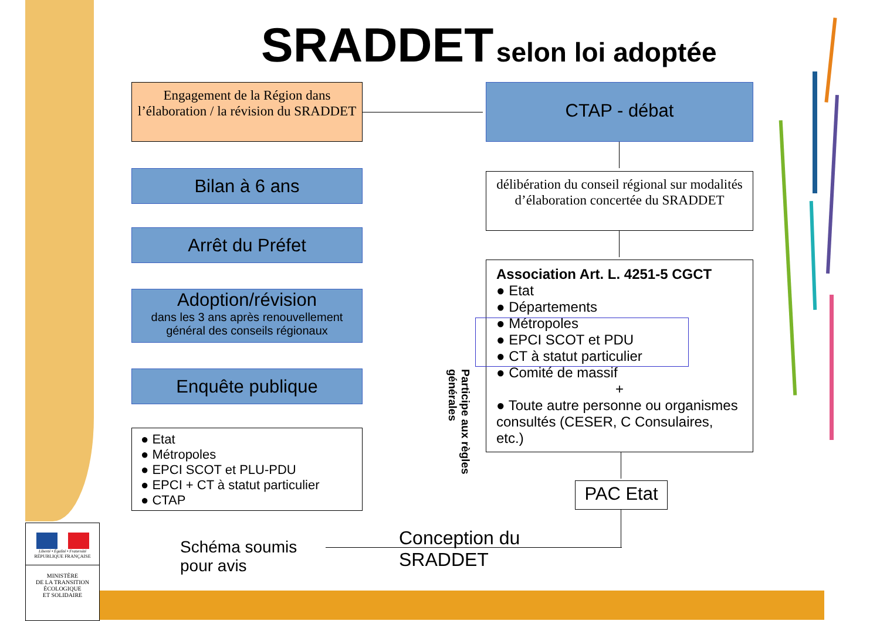SRADDET selon loi adoptée
Engagement de la Région dans l’élaboration / la révision du SRADDET
Bilan à 6 ans
Arrêt du Préfet
Adoption/révision
dans les 3 ans après renouvellement général des conseils régionaux
Enquête publique
● Etat
● Métropoles
● EPCI SCOT et PLU-PDU
● EPCI + CT à statut particulier
● CTAP
Schéma soumis
pour avis
CTAP - débat
délibération du conseil régional sur modalités d’élaboration concertée du SRADDET
Association Art. L. 4251-5 CGCT
● Etat
● Départements
● Métropoles
● EPCI SCOT et PDU
● CT à statut particulier
● Comité de massif
+
● Toute autre personne ou organismes consultés (CESER, C Consulaires, etc.)
PAC Etat
Conception du
SRADDET
Participe aux règles générales
Liberté • Égalité • Fraternité
RÉPUBLIQUE FRANÇAISE
MINISTÈRE
DE LA TRANSITION
ÉCOLOGIQUE
ET SOLIDAIRE